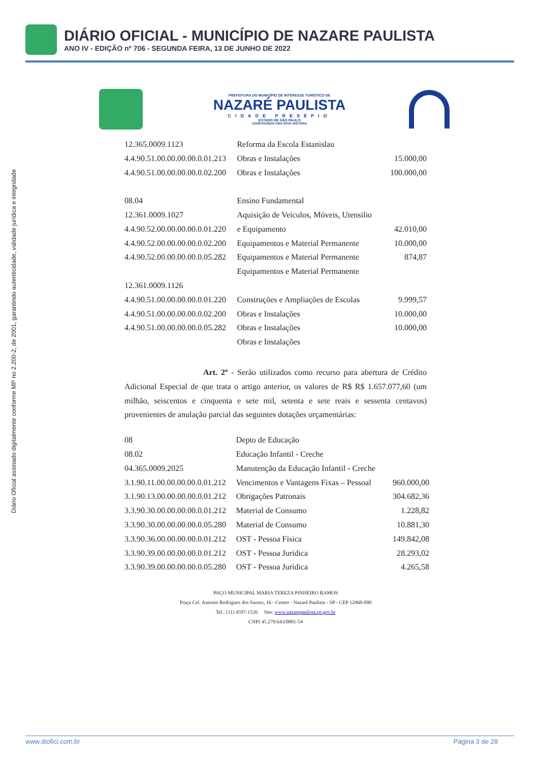DIÁRIO OFICIAL - MUNICÍPIO DE NAZARE PAULISTA
ANO IV - EDIÇÃO nº 706 - SEGUNDA FEIRA, 13 DE JUNHO DE 2022
Diário Oficial assinado digitalmente conforme MP no 2.200-2, de 2001, garantindo autenticidade, validade jurídica e integridade
PREFEITURA DO MUNICÍPIO DE INTERESSE TURÍSTICO DE
NAZARÉ PAULISTA
CIDADE PRESÉPIO
ESTADO DE SÃO PAULO
CONSTRUINDO UMA NOVA HISTÓRIA
| 12.365.0009.1123 | Reforma da Escola Estanislau | |
| 4.4.90.51.00.00.00.00.0.01.213 | Obras e Instalações | 15.000,00 |
| 4.4.90.51.00.00.00.00.0.02.200 | Obras e Instalações | 100.000,00 |
| 08.04 | Ensino Fundamental | |
| 12.361.0009.1027 | Aquisição de Veículos, Móveis, Utensilio | |
| 4.4.90.52.00.00.00.00.0.01.220 | e Equipamento | 42.010,00 |
| 4.4.90.52.00.00.00.00.0.02.200 | Equipamentos e Material Permanente | 10.000,00 |
| 4.4.90.52.00.00.00.00.0.05.282 | Equipamentos e Material Permanente | 874,87 |
| | Equipamentos e Material Permanente | |
| 12.361.0009.1126 | | |
| 4.4.90.51.00.00.00.00.0.01.220 | Construções e Ampliações de Escolas | 9.999,57 |
| 4.4.90.51.00.00.00.00.0.02.200 | Obras e Instalações | 10.000,00 |
| 4.4.90.51.00.00.00.00.0.05.282 | Obras e Instalações | 10.000,00 |
| | Obras e Instalações | |
Art. 2º - Serão utilizados como recurso para abertura de Crédito Adicional Especial de que trata o artigo anterior, os valores de R$ R$ 1.657.077,60 (um milhão, seiscentos e cinquenta e sete mil, setenta e sete reais e sessenta centavos) provenientes de anulação parcial das seguintes dotações orçamentárias:
| 08 | Depto de Educação | |
| 08.02 | Educação Infantil - Creche | |
| 04.365.0009.2025 | Manutenção da Educação Infantil - Creche | |
| 3.1.90.11.00.00.00.00.0.01.212 | Vencimentos e Vantagens Fixas – Pessoal | 960.000,00 |
| 3.1.90.13.00.00.00.00.0.01.212 | Obrigações Patronais | 304.682,36 |
| 3.3.90.30.00.00.00.00.0.01.212 | Material de Consumo | 1.228,82 |
| 3.3.90.30.00.00.00.00.0.05.280 | Material de Consumo | 10.881,30 |
| 3.3.90.36.00.00.00.00.0.01.212 | OST - Pessoa Física | 149.842,08 |
| 3.3.90.39.00.00.00.00.0.01.212 | OST - Pessoa Jurídica | 28.293,02 |
| 3.3.90.39.00.00.00.00.0.05.280 | OST - Pessoa Jurídica | 4.265,58 |
PAÇO MUNICIPAL MARIA TEREZA PINHEIRO RAMOS
Praça Cel. Antonio Rodrigues dos Santos, 16 - Centro - Nazaré Paulista - SP - CEP 12960-000
Tel.: (11) 4597-1526 Site: www.nazarepaulista.sp.gov.br
CNPJ 45.279.643/0001-54
www.diofici.com.br Página 3 de 28